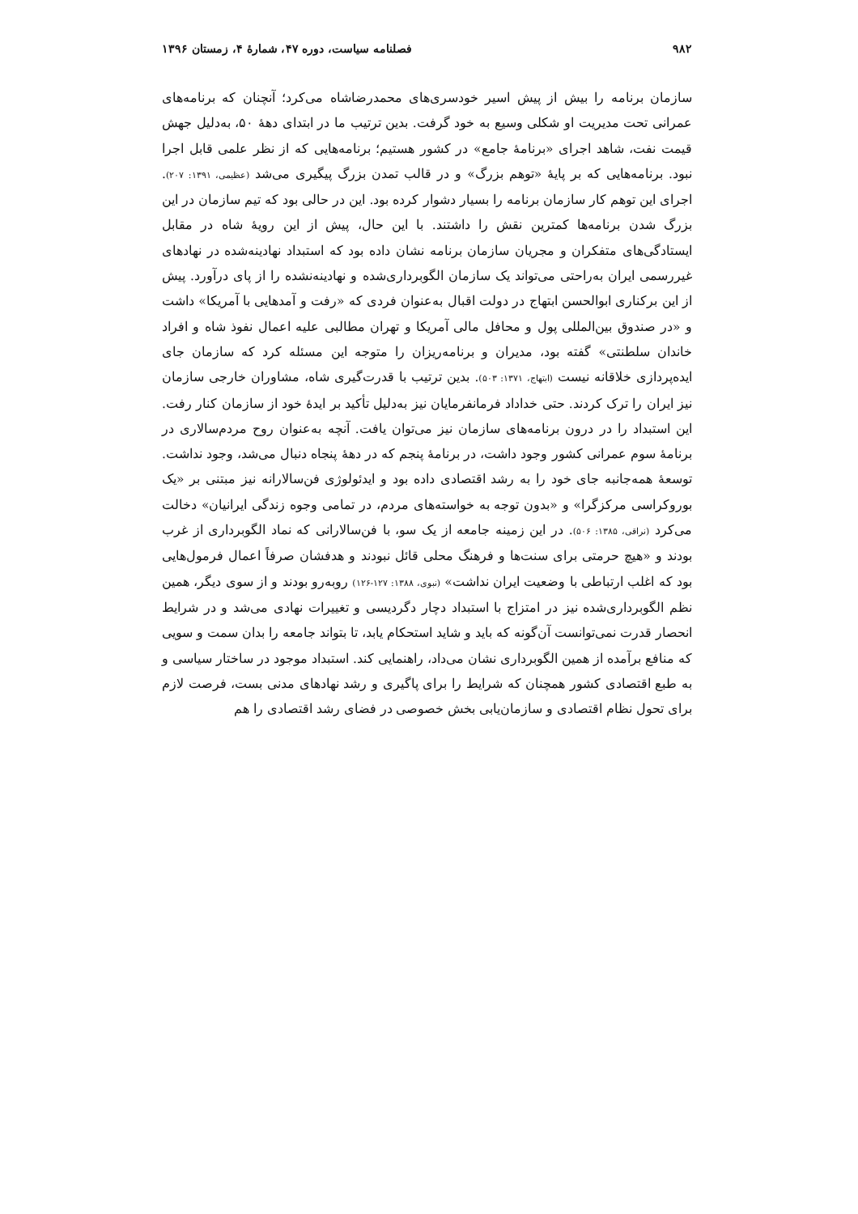۹۸۲ فصلنامه سیاست، دوره ۴۷، شمارهٔ ۴، زمستان ۱۳۹۶
سازمان برنامه را بیش از پیش اسیر خودسری‌های محمدرضاشاه می‌کرد؛ آنچنان که برنامه‌های عمرانی تحت مدیریت او شکلی وسیع به خود گرفت. بدین ترتیب ما در ابتدای دههٔ ۵۰، به‌دلیل جهش قیمت نفت، شاهد اجرای «برنامهٔ جامع» در کشور هستیم؛ برنامه‌هایی که از نظر علمی قابل اجرا نبود. برنامه‌هایی که بر پایهٔ «توهم بزرگ» و در قالب تمدن بزرگ پیگیری می‌شد (عظیمی، ۱۳۹۱: ۲۰۷). اجرای این توهم کار سازمان برنامه را بسیار دشوار کرده بود. این در حالی بود که تیم سازمان در این بزرگ شدن برنامه‌ها کمترین نقش را داشتند. با این حال، پیش از این رویهٔ شاه در مقابل ایستادگی‌های متفکران و مجریان سازمان برنامه نشان داده بود که استبداد نهادینه‌شده در نهادهای غیررسمی ایران به‌راحتی می‌تواند یک سازمان الگوبرداری‌شده و نهادینه‌نشده را از پای درآورد. پیش از این برکناری ابوالحسن ابتهاج در دولت اقبال به‌عنوان فردی که «رفت و آمدهایی با آمریکا» داشت و «در صندوق بین‌المللی پول و محافل مالی آمریکا و تهران مطالبی علیه اعمال نفوذ شاه و افراد خاندان سلطنتی» گفته بود، مدیران و برنامه‌ریزان را متوجه این مسئله کرد که سازمان جای ایده‌پردازی خلاقانه نیست (ابتهاج، ۱۳۷۱: ۵۰۳). بدین ترتیب با قدرت‌گیری شاه، مشاوران خارجی سازمان نیز ایران را ترک کردند. حتی خداداد فرمانفرمایان نیز به‌دلیل تأکید بر ایدهٔ خود از سازمان کنار رفت. این استبداد را در درون برنامه‌های سازمان نیز می‌توان یافت. آنچه به‌عنوان روح مردم‌سالاری در برنامهٔ سوم عمرانی کشور وجود داشت، در برنامهٔ پنجم که در دههٔ پنجاه دنبال می‌شد، وجود نداشت. توسعهٔ همه‌جانبه جای خود را به رشد اقتصادی داده بود و ایدئولوژی فن‌سالارانه نیز مبتنی بر «یک بوروکراسی مرکزگرا» و «بدون توجه به خواسته‌های مردم، در تمامی وجوه زندگی ایرانیان» دخالت می‌کرد (نراقی، ۱۳۸۵: ۵۰۶). در این زمینه جامعه از یک سو، با فن‌سالارانی که نماد الگوبرداری از غرب بودند و «هیچ حرمتی برای سنت‌ها و فرهنگ محلی قائل نبودند و هدفشان صرفاً اعمال فرمول‌هایی بود که اغلب ارتباطی با وضعیت ایران نداشت» (نبوی، ۱۳۸۸: ۱۲۷-۱۲۶) روبه‌رو بودند و از سوی دیگر، همین نظم الگوبرداری‌شده نیز در امتزاج با استبداد دچار دگردیسی و تغییرات نهادی می‌شد و در شرایط انحصار قدرت نمی‌توانست آن‌گونه که باید و شاید استحکام یابد، تا بتواند جامعه را بدان سمت و سویی که منافع برآمده از همین الگوبرداری نشان می‌داد، راهنمایی کند. استبداد موجود در ساختار سیاسی و به طبع اقتصادی کشور همچنان که شرایط را برای پاگیری و رشد نهادهای مدنی بست، فرصت لازم برای تحول نظام اقتصادی و سازمان‌یابی بخش خصوصی در فضای رشد اقتصادی را هم